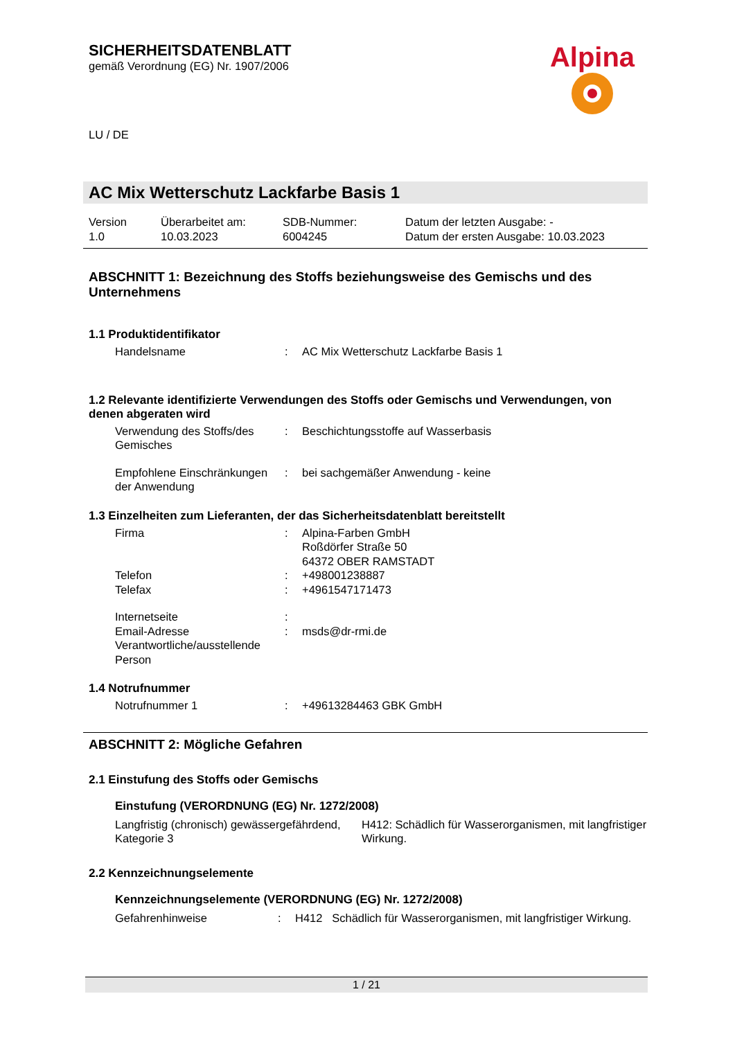SICHERHEITSDATENBLATT
gemäß Verordnung (EG) Nr. 1907/2006
LU / DE
Alpina
AC Mix Wetterschutz Lackfarbe Basis 1
Version
1.0
Überarbeitet am:
10.03.2023
SDB-Nummer:
6004245
Datum der letzten Ausgabe: -
Datum der ersten Ausgabe: 10.03.2023
ABSCHNITT 1: Bezeichnung des Stoffs beziehungsweise des Gemischs und des Unternehmens
1.1 Produktidentifikator
Handelsname : AC Mix Wetterschutz Lackfarbe Basis 1
1.2 Relevante identifizierte Verwendungen des Stoffs oder Gemischs und Verwendungen, von denen abgeraten wird
Verwendung des Stoffs/des Gemisches
: Beschichtungsstoffe auf Wasserbasis
Empfohlene Einschränkungen der Anwendung
: bei sachgemäßer Anwendung - keine
1.3 Einzelheiten zum Lieferanten, der das Sicherheitsdatenblatt bereitstellt
Firma : Alpina-Farben GmbH
Roßdörfer Straße 50
64372 OBER RAMSTADT
Telefon : +498001238887
Telefax : +4961547171473
Internetseite :
Email-Adresse Verantwortliche/ausstellende Person
: msds@dr-rmi.de
1.4 Notrufnummer
Notrufnummer 1 : +49613284463 GBK GmbH
ABSCHNITT 2: Mögliche Gefahren
2.1 Einstufung des Stoffs oder Gemischs
Einstufung (VERORDNUNG (EG) Nr. 1272/2008)
Langfristig (chronisch) gewässergefährdend, Kategorie 3
H412: Schädlich für Wasserorganismen, mit langfristiger Wirkung.
2.2 Kennzeichnungselemente
Kennzeichnungselemente (VERORDNUNG (EG) Nr. 1272/2008)
Gefahrenhinweise : H412 Schädlich für Wasserorganismen, mit langfristiger Wirkung.
1 / 21